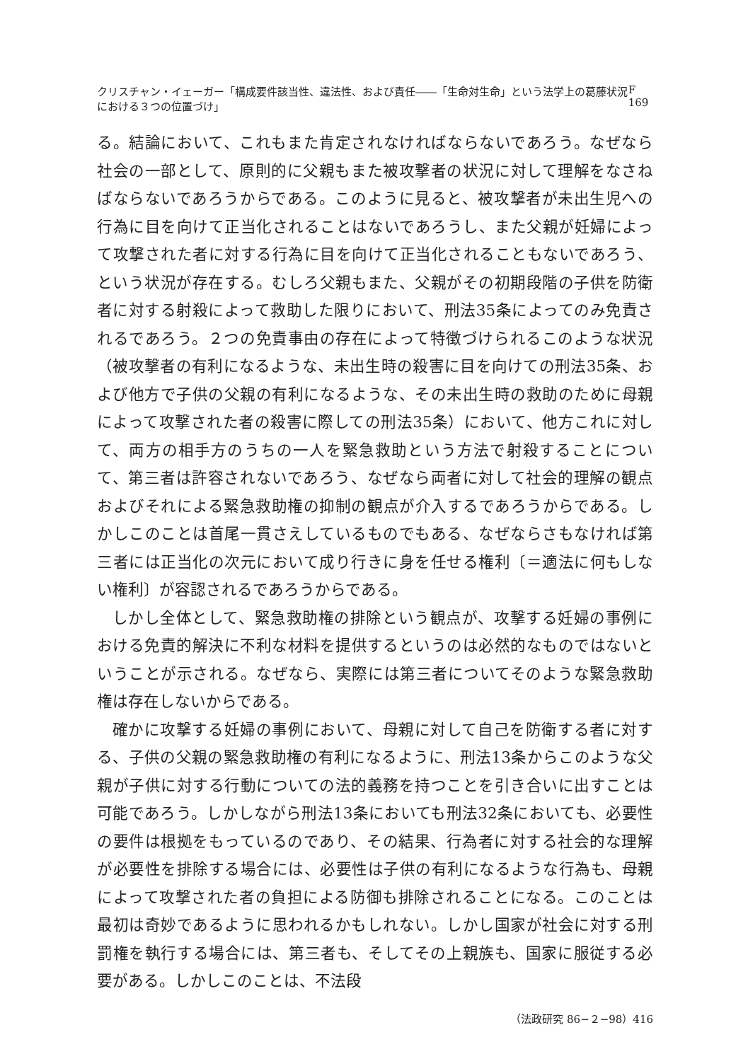クリスチャン・イェーガー「構成要件該当性、違法性、および責任――「生命対生命」という法学上の葛藤状況における３つの位置づけ」 F 169
る。結論において、これもまた肯定されなければならないであろう。なぜなら社会の一部として、原則的に父親もまた被攻撃者の状況に対して理解をなさねばならないであろうからである。このように見ると、被攻撃者が未出生児への行為に目を向けて正当化されることはないであろうし、また父親が妊婦によって攻撃された者に対する行為に目を向けて正当化されることもないであろう、という状況が存在する。むしろ父親もまた、父親がその初期段階の子供を防衛者に対する射殺によって救助した限りにおいて、刑法35条によってのみ免責されるであろう。２つの免責事由の存在によって特徴づけられるこのような状況（被攻撃者の有利になるような、未出生時の殺害に目を向けての刑法35条、および他方で子供の父親の有利になるような、その未出生時の救助のために母親によって攻撃された者の殺害に際しての刑法35条）において、他方これに対して、両方の相手方のうちの一人を緊急救助という方法で射殺することについて、第三者は許容されないであろう、なぜなら両者に対して社会的理解の観点およびそれによる緊急救助権の抑制の観点が介入するであろうからである。しかしこのことは首尾一貫さえしているものでもある、なぜならさもなければ第三者には正当化の次元において成り行きに身を任せる権利〔＝適法に何もしない権利〕が容認されるであろうからである。
しかし全体として、緊急救助権の排除という観点が、攻撃する妊婦の事例における免責的解決に不利な材料を提供するというのは必然的なものではないということが示される。なぜなら、実際には第三者についてそのような緊急救助権は存在しないからである。
確かに攻撃する妊婦の事例において、母親に対して自己を防衛する者に対する、子供の父親の緊急救助権の有利になるように、刑法13条からこのような父親が子供に対する行動についての法的義務を持つことを引き合いに出すことは可能であろう。しかしながら刑法13条においても刑法32条においても、必要性の要件は根拠をもっているのであり、その結果、行為者に対する社会的な理解が必要性を排除する場合には、必要性は子供の有利になるような行為も、母親によって攻撃された者の負担による防御も排除されることになる。このことは最初は奇妙であるように思われるかもしれない。しかし国家が社会に対する刑罰権を執行する場合には、第三者も、そしてその上親族も、国家に服従する必要がある。しかしこのことは、不法段
（法政研究 86−２−98）416